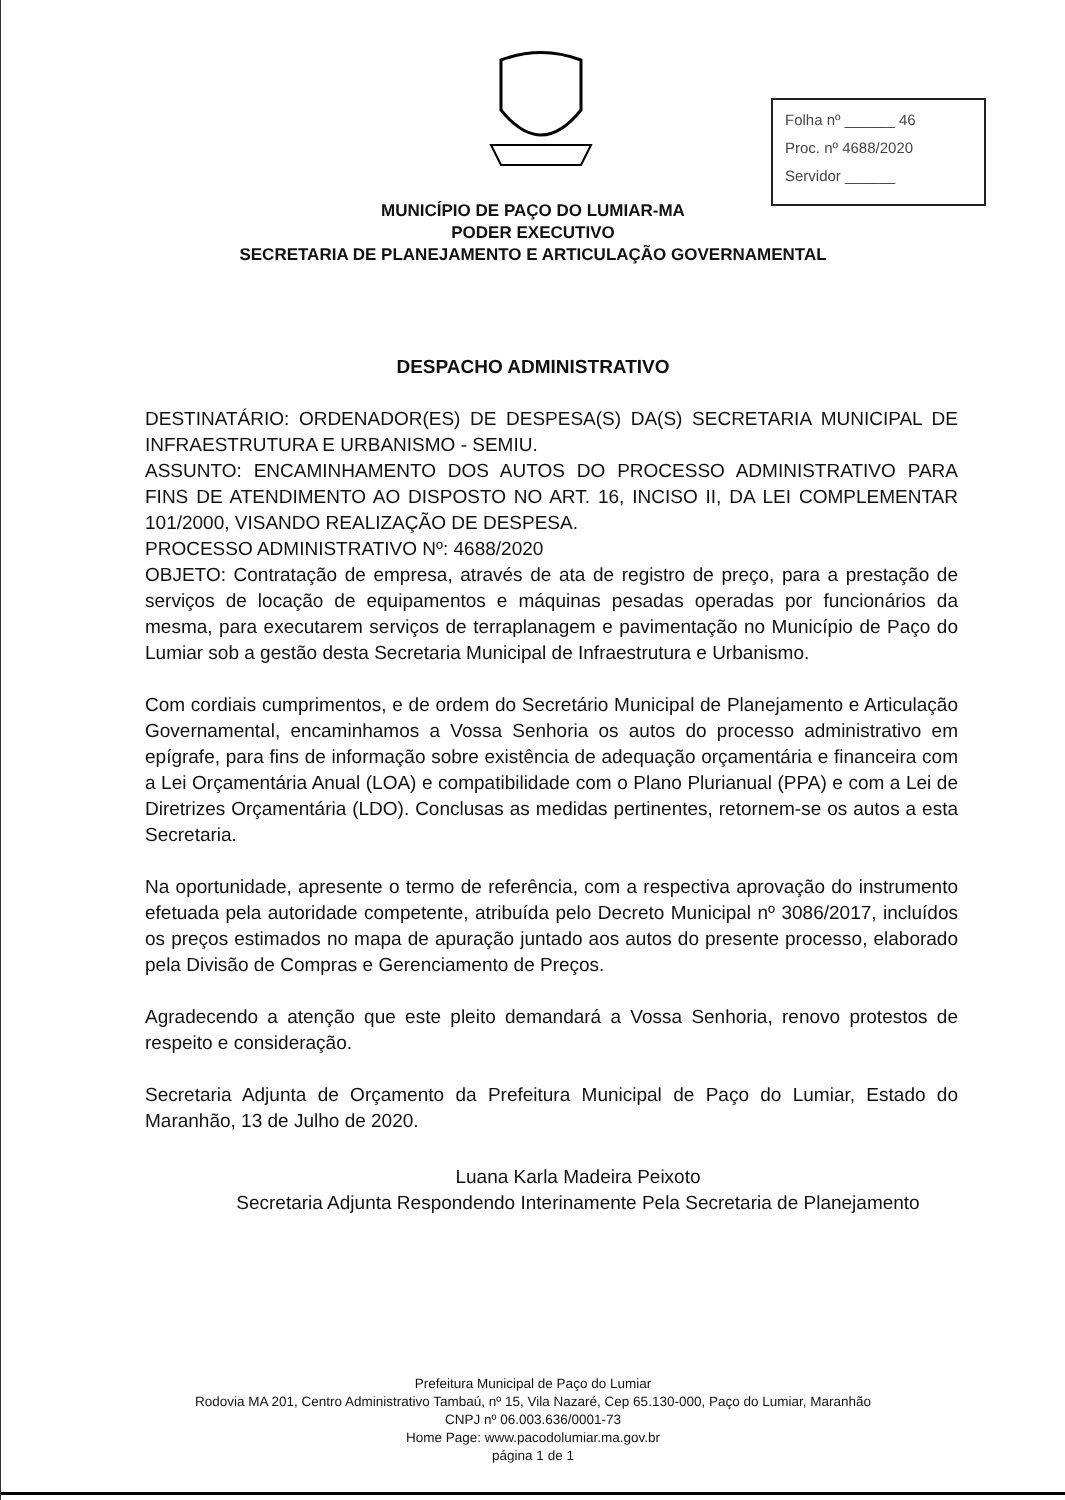Folha nº ______ 46
Proc. nº 4688/2020
Servidor ______
MUNICÍPIO DE PAÇO DO LUMIAR-MA
PODER EXECUTIVO
SECRETARIA DE PLANEJAMENTO E ARTICULAÇÃO GOVERNAMENTAL
DESPACHO ADMINISTRATIVO
DESTINATÁRIO: ORDENADOR(ES) DE DESPESA(S) DA(S) SECRETARIA MUNICIPAL DE INFRAESTRUTURA E URBANISMO - SEMIU.
ASSUNTO: ENCAMINHAMENTO DOS AUTOS DO PROCESSO ADMINISTRATIVO PARA FINS DE ATENDIMENTO AO DISPOSTO NO ART. 16, INCISO II, DA LEI COMPLEMENTAR 101/2000, VISANDO REALIZAÇÃO DE DESPESA.
PROCESSO ADMINISTRATIVO Nº: 4688/2020
OBJETO: Contratação de empresa, através de ata de registro de preço, para a prestação de serviços de locação de equipamentos e máquinas pesadas operadas por funcionários da mesma, para executarem serviços de terraplanagem e pavimentação no Município de Paço do Lumiar sob a gestão desta Secretaria Municipal de Infraestrutura e Urbanismo.
Com cordiais cumprimentos, e de ordem do Secretário Municipal de Planejamento e Articulação Governamental, encaminhamos a Vossa Senhoria os autos do processo administrativo em epígrafe, para fins de informação sobre existência de adequação orçamentária e financeira com a Lei Orçamentária Anual (LOA) e compatibilidade com o Plano Plurianual (PPA) e com a Lei de Diretrizes Orçamentária (LDO). Conclusas as medidas pertinentes, retornem-se os autos a esta Secretaria.
Na oportunidade, apresente o termo de referência, com a respectiva aprovação do instrumento efetuada pela autoridade competente, atribuída pelo Decreto Municipal nº 3086/2017, incluídos os preços estimados no mapa de apuração juntado aos autos do presente processo, elaborado pela Divisão de Compras e Gerenciamento de Preços.
Agradecendo a atenção que este pleito demandará a Vossa Senhoria, renovo protestos de respeito e consideração.
Secretaria Adjunta de Orçamento da Prefeitura Municipal de Paço do Lumiar, Estado do Maranhão, 13 de Julho de 2020.
Luana Karla Madeira Peixoto
Secretaria Adjunta Respondendo Interinamente Pela Secretaria de Planejamento
Prefeitura Municipal de Paço do Lumiar
Rodovia MA 201, Centro Administrativo Tambaú, nº 15, Vila Nazaré, Cep 65.130-000, Paço do Lumiar, Maranhão
CNPJ nº 06.003.636/0001-73
Home Page: www.pacodolumiar.ma.gov.br
página 1 de 1